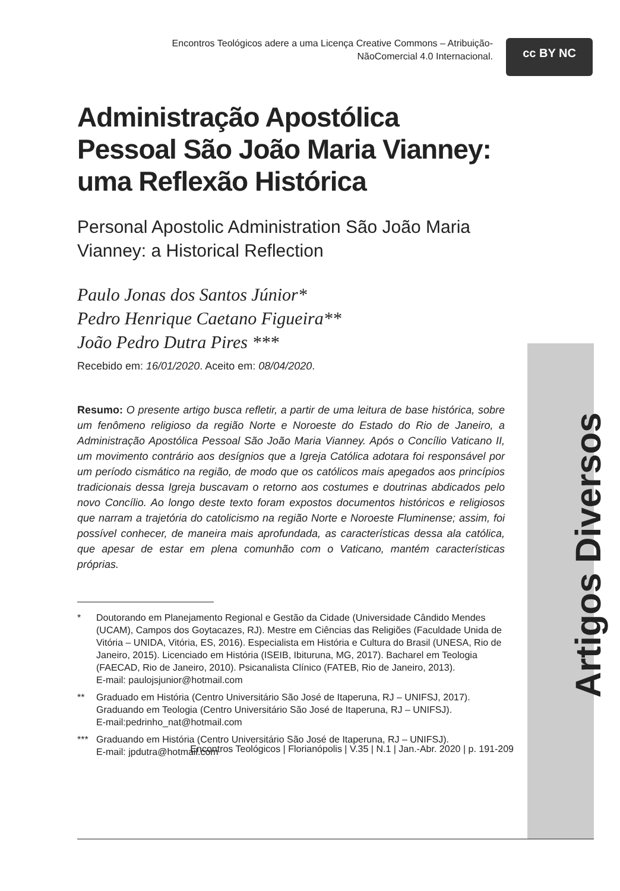Encontros Teológicos adere a uma Licença Creative Commons – Atribuição-NãoComercial 4.0 Internacional.
cc BY NC
Artigos Diversos
Administração Apostólica Pessoal São João Maria Vianney: uma Reflexão Histórica
Personal Apostolic Administration São João Maria Vianney: a Historical Reflection
Paulo Jonas dos Santos Júnior*
Pedro Henrique Caetano Figueira**
João Pedro Dutra Pires ***
Recebido em: 16/01/2020. Aceito em: 08/04/2020.
Resumo: O presente artigo busca refletir, a partir de uma leitura de base histórica, sobre um fenômeno religioso da região Norte e Noroeste do Estado do Rio de Janeiro, a Administração Apostólica Pessoal São João Maria Vianney. Após o Concílio Vaticano II, um movimento contrário aos desígnios que a Igreja Católica adotara foi responsável por um período cismático na região, de modo que os católicos mais apegados aos princípios tradicionais dessa Igreja buscavam o retorno aos costumes e doutrinas abdicados pelo novo Concílio. Ao longo deste texto foram expostos documentos históricos e religiosos que narram a trajetória do catolicismo na região Norte e Noroeste Fluminense; assim, foi possível conhecer, de maneira mais aprofundada, as características dessa ala católica, que apesar de estar em plena comunhão com o Vaticano, mantém características próprias.
* Doutorando em Planejamento Regional e Gestão da Cidade (Universidade Cândido Mendes (UCAM), Campos dos Goytacazes, RJ). Mestre em Ciências das Religiões (Faculdade Unida de Vitória – UNIDA, Vitória, ES, 2016). Especialista em História e Cultura do Brasil (UNESA, Rio de Janeiro, 2015). Licenciado em História (ISEIB, Ibituruna, MG, 2017). Bacharel em Teologia (FAECAD, Rio de Janeiro, 2010). Psicanalista Clínico (FATEB, Rio de Janeiro, 2013).
E-mail: paulojsjunior@hotmail.com
** Graduado em História (Centro Universitário São José de Itaperuna, RJ – UNIFSJ, 2017). Graduando em Teologia (Centro Universitário São José de Itaperuna, RJ – UNIFSJ).
E-mail:pedrinho_nat@hotmail.com
*** Graduando em História (Centro Universitário São José de Itaperuna, RJ – UNIFSJ).
E-mail: jpdutra@hotmail.com
Encontros Teológicos | Florianópolis | V.35 | N.1 | Jan.-Abr. 2020 | p. 191-209